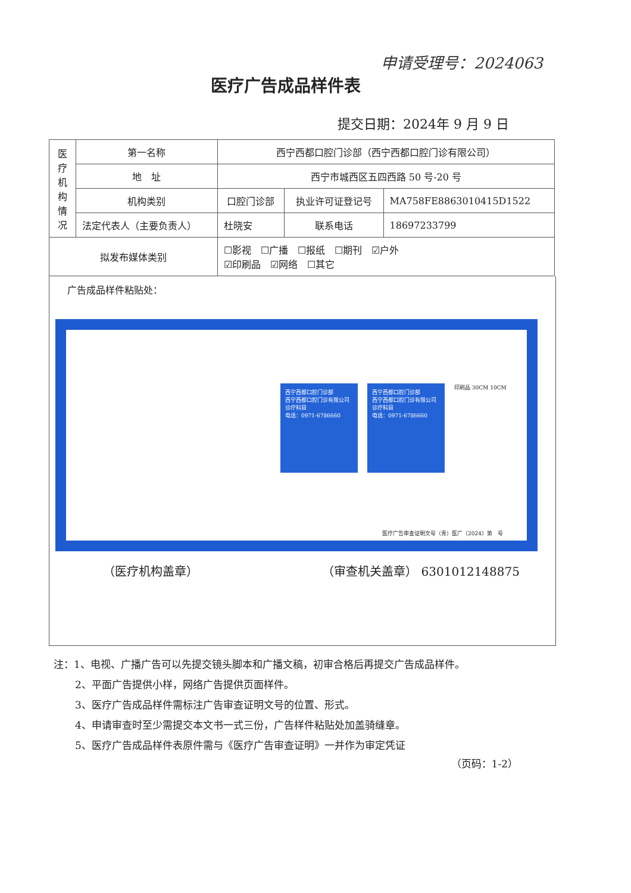申请受理号：2024063
医疗广告成品样件表
提交日期：2024年 9 月 9 日
| 医 疗 机 构 情 况 | 第一名称 | 西宁西都口腔门诊部（西宁西都口腔门诊有限公司） | | | |
| | 地 址 | 西宁市城西区五四西路 50 号-20 号 | | | |
| | 机构类别 | 口腔门诊部 | | 执业许可证登记号 | MA758FE8863010415D1522 |
| | 法定代表人（主要负责人） | | 杜晓安 | 联系电话 | 18697233799 |
| 拟发布媒体类别 | | | ☐影视 ☐广播 ☐报纸 ☐期刊 ☑户外 ☑印刷品 ☑网络 ☐其它 | | |
广告成品样件粘贴处：
西宁西都口腔门诊部
西宁西都口腔门诊有限公司
诊疗科目
电话：0971-6786660
西宁西都口腔门诊部
西宁西都口腔门诊有限公司
诊疗科目
电话：0971-6786660
印刷品 30CM 10CM
医疗广告审查证明文号（青）医广〔2024〕第　号
（医疗机构盖章） （审查机关盖章） 6301012148875
注：1、电视、广播广告可以先提交镜头脚本和广播文稿，初审合格后再提交广告成品样件。
2、平面广告提供小样，网络广告提供页面样件。
3、医疗广告成品样件需标注广告审查证明文号的位置、形式。
4、申请审查时至少需提交本文书一式三份，广告样件粘贴处加盖骑缝章。
5、医疗广告成品样件表原件需与《医疗广告审查证明》一并作为审定凭证
（页码：1-2）